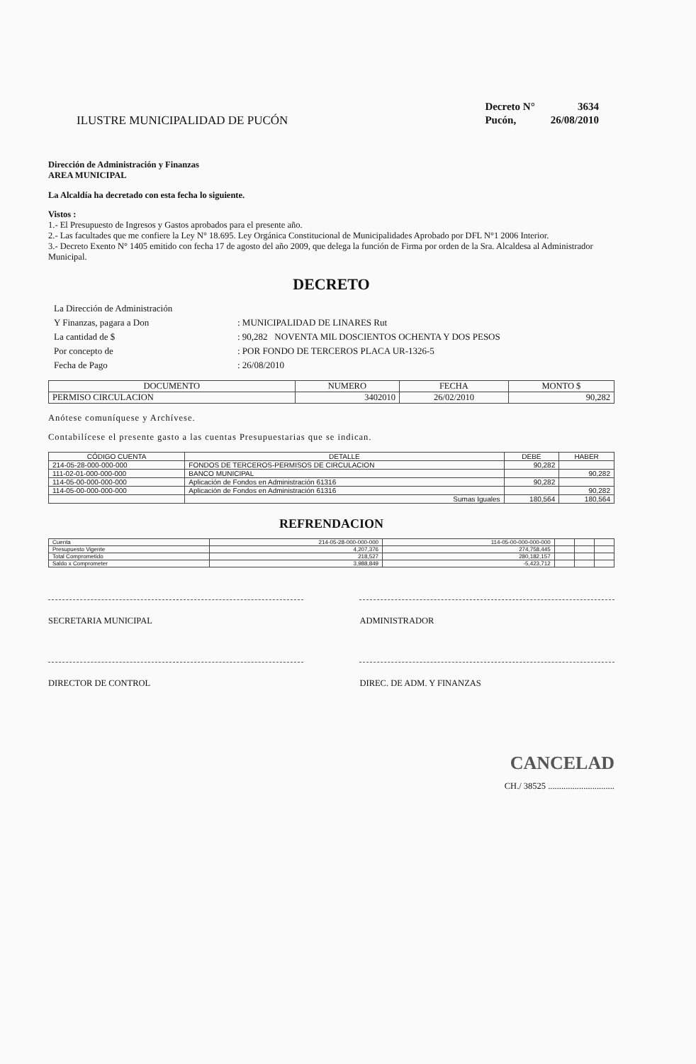ILUSTRE MUNICIPALIDAD DE PUCÓN
| Decreto N° | 3634 |
| Pucón, | 26/08/2010 |
Dirección de Administración y Finanzas
AREA MUNICIPAL
La Alcaldía ha decretado con esta fecha lo siguiente.
Vistos :
1.- El Presupuesto de Ingresos y Gastos aprobados para el presente año.
2.- Las facultades que me confiere la Ley N° 18.695. Ley Orgánica Constitucional de Municipalidades Aprobado por DFL N°1 2006 Interior.
3.- Decreto Exento N° 1405 emitido con fecha 17 de agosto del año 2009, que delega la función de Firma por orden de la Sra. Alcaldesa al Administrador Municipal.
DECRETO
| La Dirección de Administración | |
| Y Finanzas, pagara a Don | : MUNICIPALIDAD DE LINARES Rut |
| La cantidad de $ | : 90,282 NOVENTA MIL DOSCIENTOS OCHENTA Y DOS PESOS |
| Por concepto de | : POR FONDO DE TERCEROS PLACA UR-1326-5 |
| Fecha de Pago | : 26/08/2010 |
| DOCUMENTO | NUMERO | FECHA | MONTO $ |
| --- | --- | --- | --- |
| PERMISO CIRCULACION | 3402010 | 26/02/2010 | 90,282 |
Anótese comuníquese y Archívese.
Contabilícese el presente gasto a las cuentas Presupuestarias que se indican.
| CÓDIGO CUENTA | DETALLE | DEBE | HABER |
| --- | --- | --- | --- |
| 214-05-28-000-000-000 | FONDOS DE TERCEROS-PERMISOS DE CIRCULACION | 90,282 | |
| 111-02-01-000-000-000 | BANCO MUNICIPAL | | 90,282 |
| 114-05-00-000-000-000 | Aplicación de Fondos en Administración 61316 | 90,282 | |
| 114-05-00-000-000-000 | Aplicación de Fondos en Administración 61316 | | 90,282 |
| | Sumas Iguales | 180,564 | 180,564 |
REFRENDACION
| Cuenta | 214-05-28-000-000-000 | 114-05-00-000-000-000 | | | |
| Presupuesto Vigente | 4,207,376 | 274,758,445 | | | |
| Total Comprometido | 218,527 | 280,182,157 | | | |
| Saldo x Comprometer | 3,988,849 | -5,423,712 | | | |
SECRETARIA MUNICIPAL ADMINISTRADOR
DIRECTOR DE CONTROL DIREC. DE ADM. Y FINANZAS
CANCELAD
CH./ 38525 ..............................